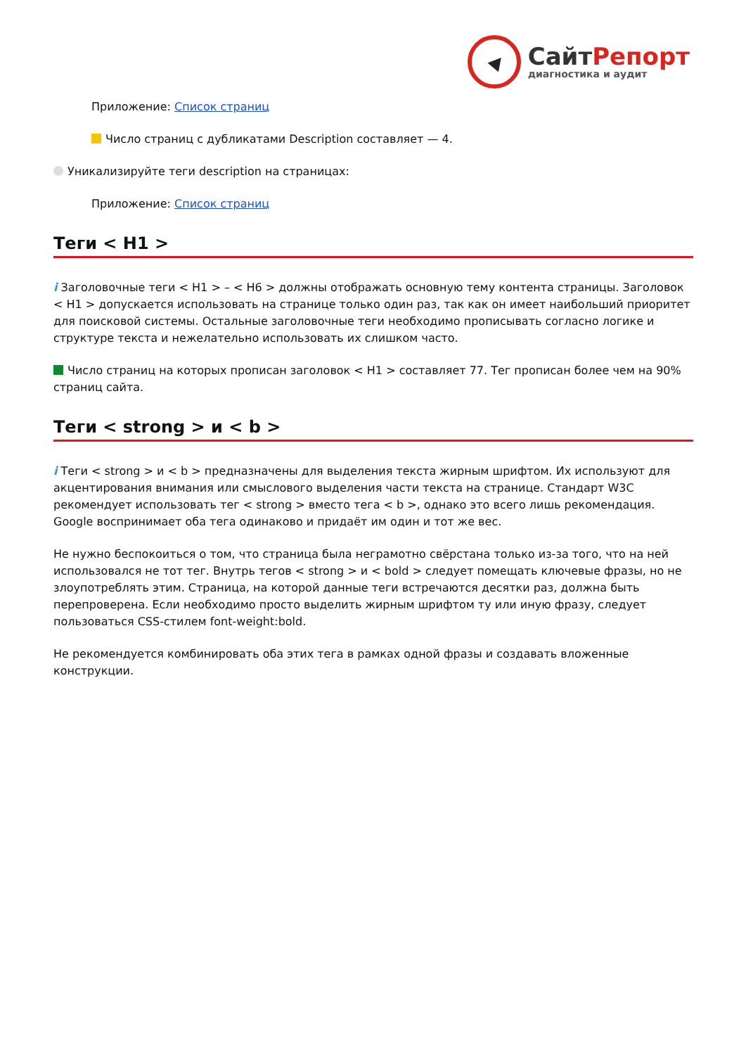Сайт Репорт
диагностика и аудит
Приложение: Список страниц
Число страниц с дубликатами Description составляет — 4.
Уникализируйте теги description на страницах:
Приложение: Список страниц
Теги < H1 >
i Заголовочные теги < H1 > – < H6 > должны отображать основную тему контента страницы. Заголовок < H1 > допускается использовать на странице только один раз, так как он имеет наибольший приоритет для поисковой системы. Остальные заголовочные теги необходимо прописывать согласно логике и структуре текста и нежелательно использовать их слишком часто.
Число страниц на которых прописан заголовок < H1 > составляет 77. Тег прописан более чем на 90% страниц сайта.
Теги < strong > и < b >
i Теги < strong > и < b > предназначены для выделения текста жирным шрифтом. Их используют для акцентирования внимания или смыслового выделения части текста на странице. Стандарт W3C рекомендует использовать тег < strong > вместо тега < b >, однако это всего лишь рекомендация. Google воспринимает оба тега одинаково и придаёт им один и тот же вес.
Не нужно беспокоиться о том, что страница была неграмотно свёрстана только из-за того, что на ней использовался не тот тег. Внутрь тегов < strong > и < bold > следует помещать ключевые фразы, но не злоупотреблять этим. Страница, на которой данные теги встречаются десятки раз, должна быть перепроверена. Если необходимо просто выделить жирным шрифтом ту или иную фразу, следует пользоваться CSS-стилем font-weight:bold.
Не рекомендуется комбинировать оба этих тега в рамках одной фразы и создавать вложенные конструкции.